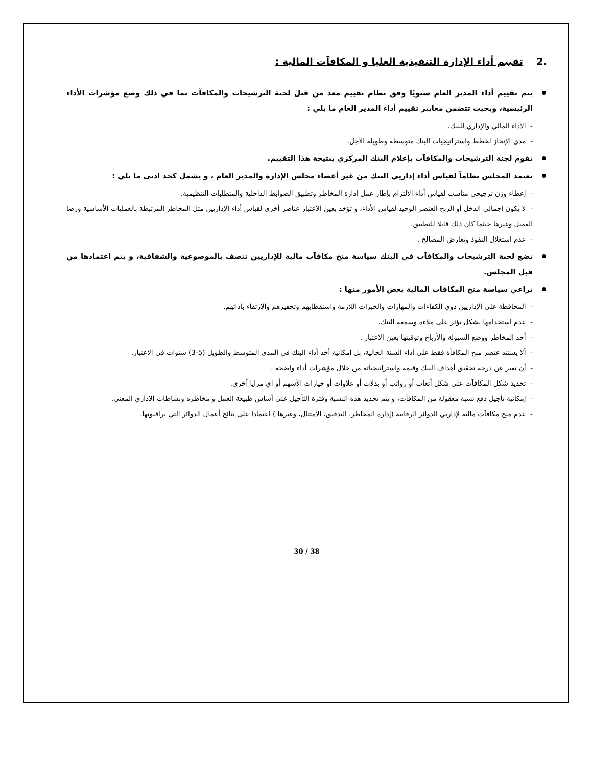.2 تقييم أداء الإدارة التنفيذية العليا و المكافآت المالية :
يتم تقييم أداء المدير العام سنويًا وفق نظام تقييم معد من قبل لجنة الترشيحات والمكافآت بما في ذلك وضع مؤشرات الأداء الرئيسية، وبحيث تتضمن معايير تقييم أداء المدير العام ما يلي :
- الأداء المالي والإداري للبنك.
- مدى الإنجاز لخطط واستراتيجيات البنك متوسطة وطويلة الأجل.
تقوم لجنة الترشيحات والمكافآت بإعلام البنك المركزي بنتيجة هذا التقييم.
يعتمد المجلس نظاماً لقياس أداء إداريي البنك من غير أعضاء مجلس الإدارة والمدير العام ، و يشمل كحد ادنى ما يلي :
- إعطاء وزن ترجيحي مناسب لقياس أداء الالتزام بإطار عمل إدارة المخاطر وتطبيق الضوابط الداخلية والمتطلبات التنظيمية.
- لا يكون إجمالي الدخل أو الربح العنصر الوحيد لقياس الأداء، و تؤخذ بعين الاعتبار عناصر أخرى لقياس أداء الإداريين مثل المخاطر المرتبطة بالعمليات الأساسية ورضا العميل وغيرها حيثما كان ذلك قابلا للتطبيق.
- عدم استغلال النفوذ وتعارض المصالح .
تضع لجنة الترشيحات والمكافآت في البنك سياسة منح مكافآت مالية للإداريين تتصف بالموضوعية والشفافية، و يتم اعتمادها من قبل المجلس.
تراعي سياسة منح المكافآت المالية بعض الأمور منها :
- المحافظة على الإداريين ذوي الكفاءات والمهارات والخبرات اللازمة واستقطابهم وتحفيزهم والارتقاء بأدائهم.
- عدم استخدامها بشكل يؤثر على ملاءة وسمعة البنك.
- أخذ المخاطر ووضع السيولة والأرباح وتوقيتها بعين الاعتبار .
- ألا يستند عنصر منح المكافأة فقط على أداء السنة الحالية، بل إمكانية أخذ أداء البنك في المدى المتوسط والطويل (5-3) سنوات في الاعتبار.
- أن تعبر عن درجة تحقيق أهداف البنك وقيمه واستراتيجياته من خلال مؤشرات أداء واضحة .
- تحديد شكل المكافآت على شكل أتعاب أو رواتب أو بدلات أو علاوات أو خيارات الأسهم أو اي مزايا أخرى.
- إمكانية تأجيل دفع نسبة معقولة من المكافآت، و يتم تحديد هذه النسبة وفترة التأجيل على أساس طبيعة العمل و مخاطره ونشاطات الإداري المعني.
- عدم منح مكافآت مالية لإداريي الدوائر الرقابية (إدارة المخاطر، التدقيق، الامتثال، وغيرها ) اعتمادا على نتائج أعمال الدوائر التي يراقبونها.
30 / 38